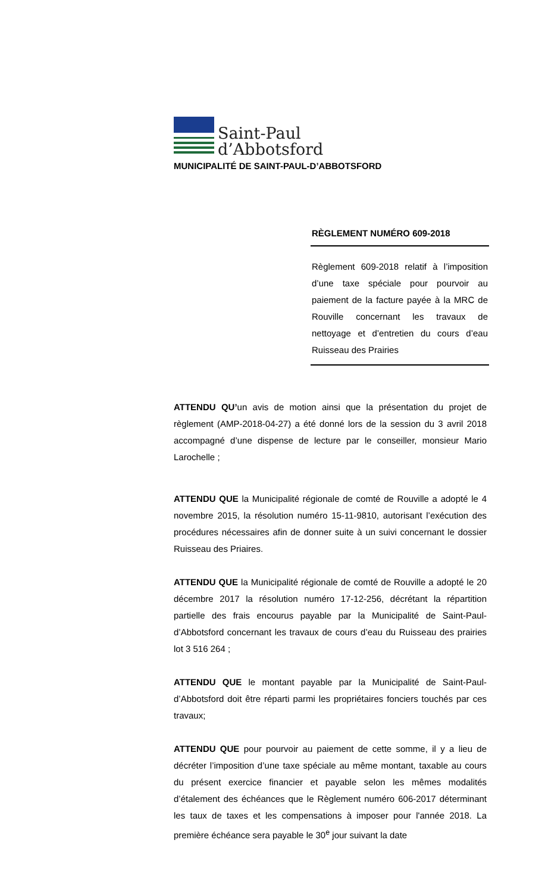Saint-Paul
d’Abbotsford
MUNICIPALITÉ DE SAINT-PAUL-D’ABBOTSFORD
RÈGLEMENT NUMÉRO 609-2018
Règlement 609-2018 relatif à l’imposition d’une taxe spéciale pour pourvoir au paiement de la facture payée à la MRC de Rouville concernant les travaux de nettoyage et d’entretien du cours d’eau Ruisseau des Prairies
ATTENDU QU’un avis de motion ainsi que la présentation du projet de règlement (AMP-2018-04-27) a été donné lors de la session du 3 avril 2018 accompagné d’une dispense de lecture par le conseiller, monsieur Mario Larochelle ;
ATTENDU QUE la Municipalité régionale de comté de Rouville a adopté le 4 novembre 2015, la résolution numéro 15-11-9810, autorisant l’exécution des procédures nécessaires afin de donner suite à un suivi concernant le dossier Ruisseau des Priaires.
ATTENDU QUE la Municipalité régionale de comté de Rouville a adopté le 20 décembre 2017 la résolution numéro 17-12-256, décrétant la répartition partielle des frais encourus payable par la Municipalité de Saint-Paul-d’Abbotsford concernant les travaux de cours d’eau du Ruisseau des prairies lot 3 516 264 ;
ATTENDU QUE le montant payable par la Municipalité de Saint-Paul-d’Abbotsford doit être réparti parmi les propriétaires fonciers touchés par ces travaux;
ATTENDU QUE pour pourvoir au paiement de cette somme, il y a lieu de décréter l’imposition d’une taxe spéciale au même montant, taxable au cours du présent exercice financier et payable selon les mêmes modalités d’étalement des échéances que le Règlement numéro 606-2017 déterminant les taux de taxes et les compensations à imposer pour l'année 2018. La première échéance sera payable le 30<sup>e</sup> jour suivant la date